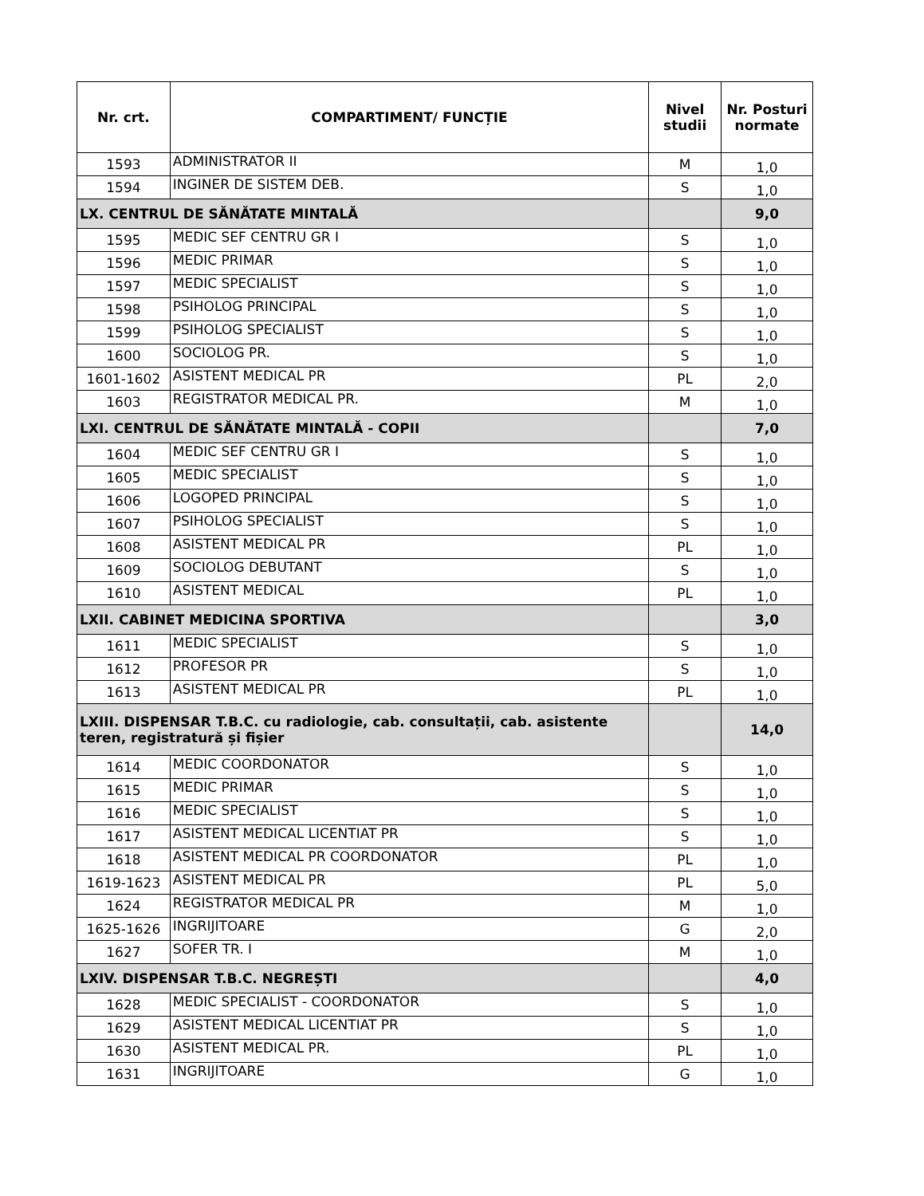| Nr. crt. | COMPARTIMENT/ FUNCȚIE | Nivel studii | Nr. Posturi normate |
| --- | --- | --- | --- |
| 1593 | ADMINISTRATOR II | M | 1,0 |
| 1594 | INGINER DE SISTEM DEB. | S | 1,0 |
| LX. CENTRUL DE SĂNĂTATE MINTALĂ | | | 9,0 |
| 1595 | MEDIC SEF CENTRU GR I | S | 1,0 |
| 1596 | MEDIC PRIMAR | S | 1,0 |
| 1597 | MEDIC SPECIALIST | S | 1,0 |
| 1598 | PSIHOLOG PRINCIPAL | S | 1,0 |
| 1599 | PSIHOLOG SPECIALIST | S | 1,0 |
| 1600 | SOCIOLOG PR. | S | 1,0 |
| 1601-1602 | ASISTENT MEDICAL PR | PL | 2,0 |
| 1603 | REGISTRATOR MEDICAL PR. | M | 1,0 |
| LXI. CENTRUL DE SĂNĂTATE MINTALĂ - COPII | | | 7,0 |
| 1604 | MEDIC SEF CENTRU GR I | S | 1,0 |
| 1605 | MEDIC SPECIALIST | S | 1,0 |
| 1606 | LOGOPED PRINCIPAL | S | 1,0 |
| 1607 | PSIHOLOG SPECIALIST | S | 1,0 |
| 1608 | ASISTENT MEDICAL PR | PL | 1,0 |
| 1609 | SOCIOLOG DEBUTANT | S | 1,0 |
| 1610 | ASISTENT MEDICAL | PL | 1,0 |
| LXII. CABINET MEDICINA SPORTIVA | | | 3,0 |
| 1611 | MEDIC SPECIALIST | S | 1,0 |
| 1612 | PROFESOR PR | S | 1,0 |
| 1613 | ASISTENT MEDICAL PR | PL | 1,0 |
| LXIII. DISPENSAR T.B.C. cu radiologie, cab. consultații, cab. asistente teren, registratură și fișier | | | 14,0 |
| 1614 | MEDIC COORDONATOR | S | 1,0 |
| 1615 | MEDIC PRIMAR | S | 1,0 |
| 1616 | MEDIC SPECIALIST | S | 1,0 |
| 1617 | ASISTENT MEDICAL LICENTIAT PR | S | 1,0 |
| 1618 | ASISTENT MEDICAL PR COORDONATOR | PL | 1,0 |
| 1619-1623 | ASISTENT MEDICAL PR | PL | 5,0 |
| 1624 | REGISTRATOR MEDICAL PR | M | 1,0 |
| 1625-1626 | INGRIJITOARE | G | 2,0 |
| 1627 | SOFER TR. I | M | 1,0 |
| LXIV. DISPENSAR T.B.C. NEGREȘTI | | | 4,0 |
| 1628 | MEDIC SPECIALIST - COORDONATOR | S | 1,0 |
| 1629 | ASISTENT MEDICAL LICENTIAT PR | S | 1,0 |
| 1630 | ASISTENT MEDICAL PR. | PL | 1,0 |
| 1631 | INGRIJITOARE | G | 1,0 |